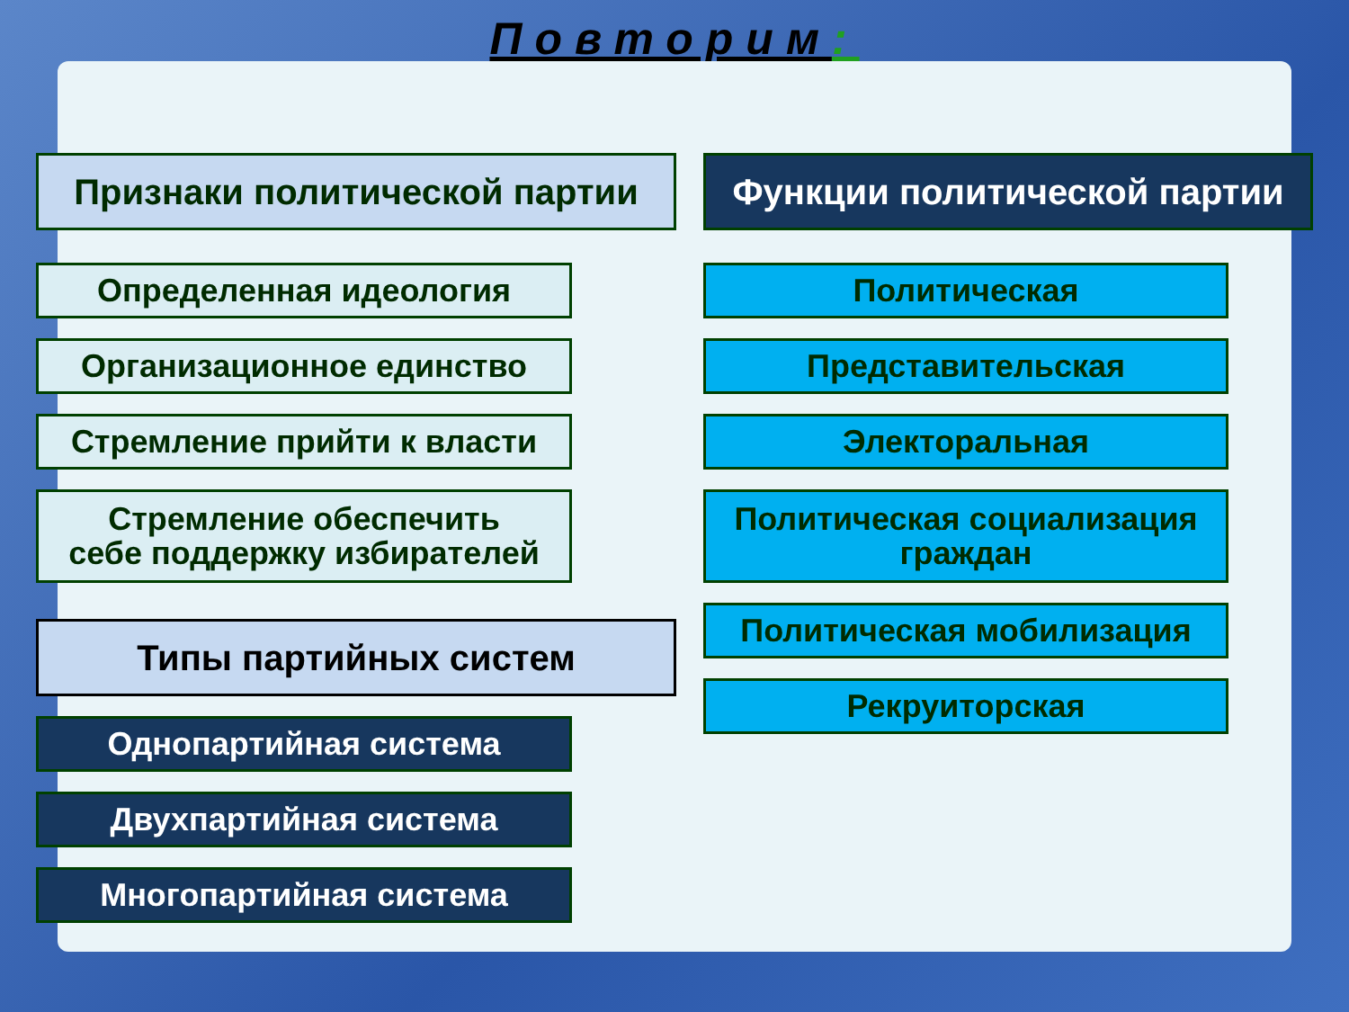Повторим:
Признаки политической партии
Определенная идеология
Организационное единство
Стремление прийти к власти
Стремление обеспечить
себе поддержку избирателей
Типы партийных систем
Однопартийная система
Двухпартийная система
Многопартийная система
Функции политической партии
Политическая
Представительская
Электоральная
Политическая социализация
граждан
Политическая мобилизация
Рекруиторская